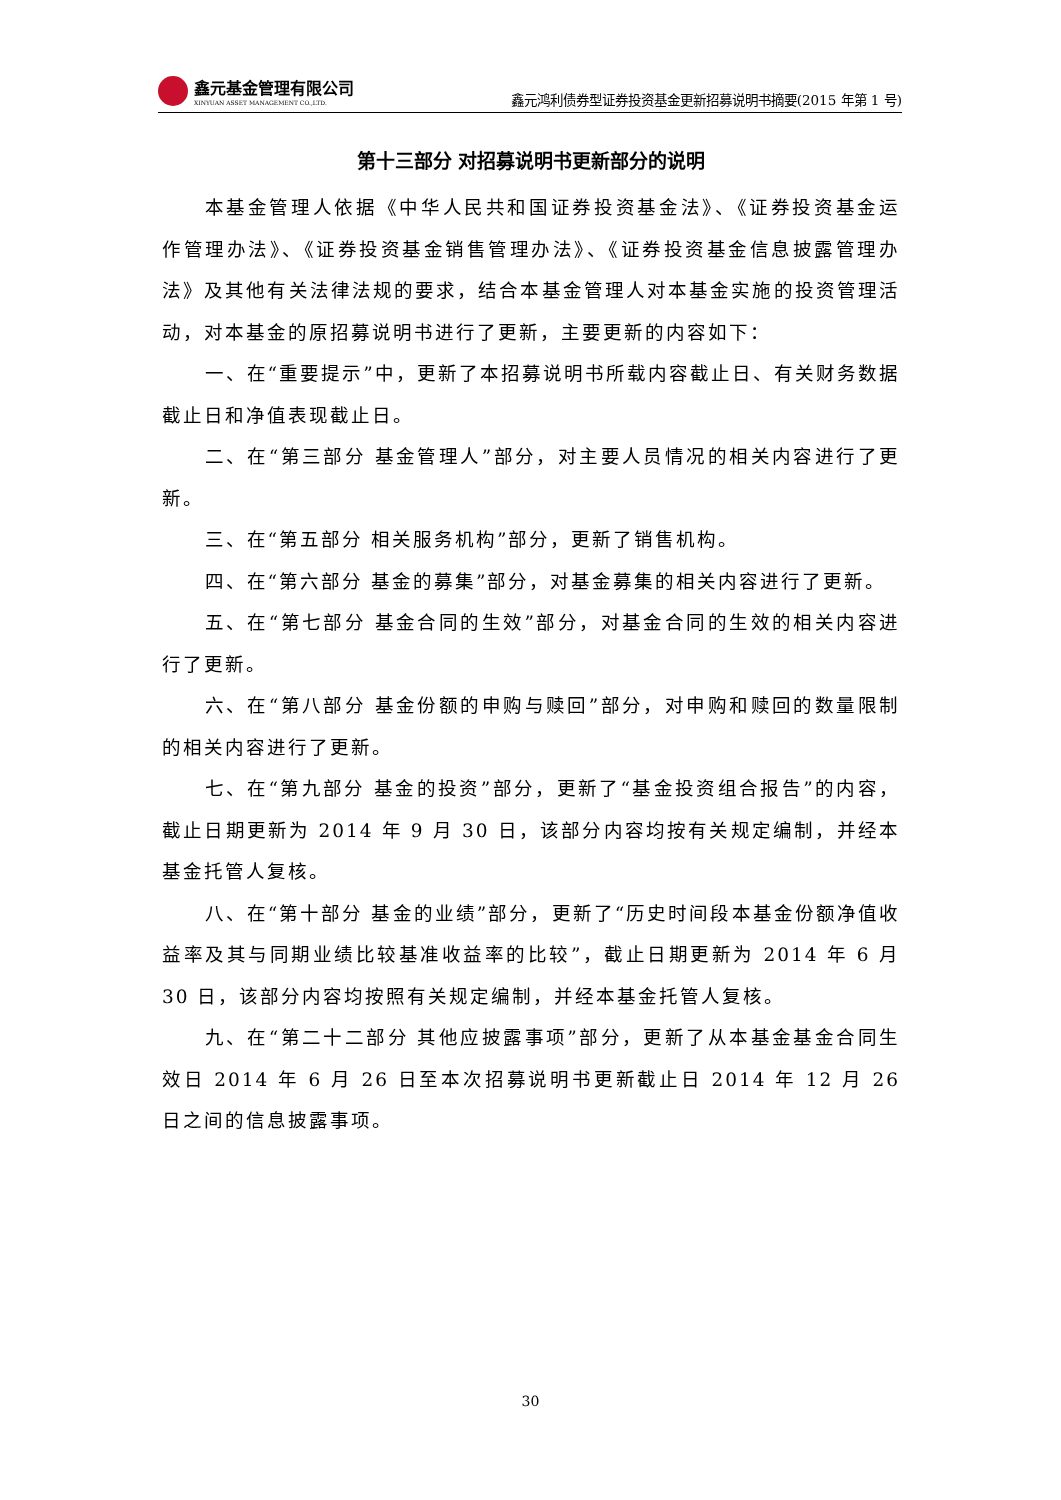鑫元基金管理有限公司
XINYUAN ASSET MANAGEMENT CO.,LTD.
鑫元鸿利债券型证券投资基金更新招募说明书摘要(2015 年第 1 号)
第十三部分 对招募说明书更新部分的说明
本基金管理人依据《中华人民共和国证券投资基金法》、《证券投资基金运作管理办法》、《证券投资基金销售管理办法》、《证券投资基金信息披露管理办法》及其他有关法律法规的要求，结合本基金管理人对本基金实施的投资管理活动，对本基金的原招募说明书进行了更新，主要更新的内容如下：
一、在“重要提示”中，更新了本招募说明书所载内容截止日、有关财务数据截止日和净值表现截止日。
二、在“第三部分 基金管理人”部分，对主要人员情况的相关内容进行了更新。
三、在“第五部分 相关服务机构”部分，更新了销售机构。
四、在“第六部分 基金的募集”部分，对基金募集的相关内容进行了更新。
五、在“第七部分 基金合同的生效”部分，对基金合同的生效的相关内容进行了更新。
六、在“第八部分 基金份额的申购与赎回”部分，对申购和赎回的数量限制的相关内容进行了更新。
七、在“第九部分 基金的投资”部分，更新了“基金投资组合报告”的内容，截止日期更新为 2014 年 9 月 30 日，该部分内容均按有关规定编制，并经本基金托管人复核。
八、在“第十部分 基金的业绩”部分，更新了“历史时间段本基金份额净值收益率及其与同期业绩比较基准收益率的比较”，截止日期更新为 2014 年 6 月 30 日，该部分内容均按照有关规定编制，并经本基金托管人复核。
九、在“第二十二部分 其他应披露事项”部分，更新了从本基金基金合同生效日 2014 年 6 月 26 日至本次招募说明书更新截止日 2014 年 12 月 26 日之间的信息披露事项。
30